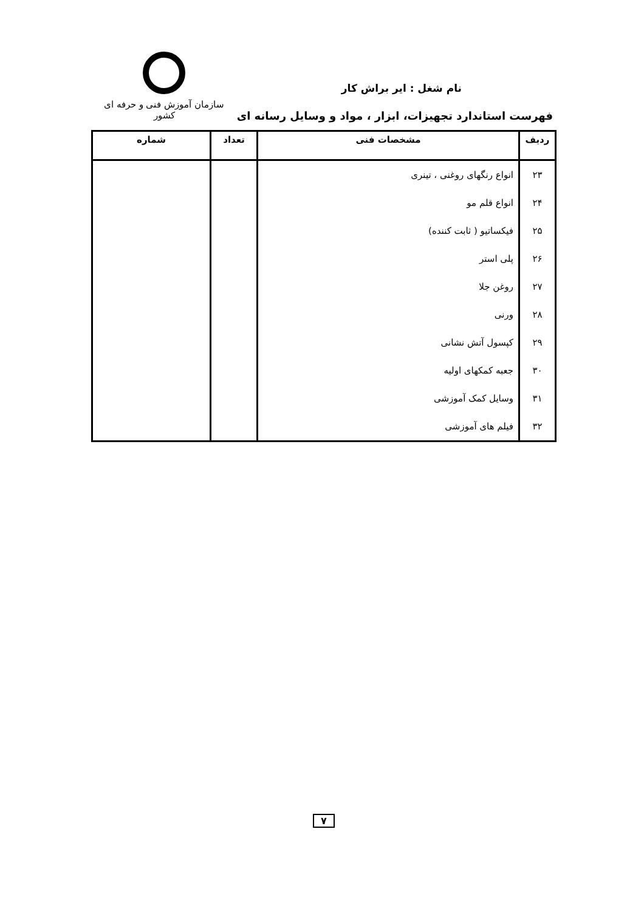سازمان آموزش فنی و حرفه ای کشور
نام شغل : ایر براش کار
فهرست استاندارد تجهیزات، ابزار ، مواد و وسایل رسانه ای
| ردیف | مشخصات فنی | تعداد | شماره |
| --- | --- | --- | --- |
| ۲۳ | انواع رنگهای روغنی ، تینری | | |
| ۲۴ | انواع قلم مو | | |
| ۲۵ | فیکساتیو ( ثابت کننده) | | |
| ۲۶ | پلی استر | | |
| ۲۷ | روغن جلا | | |
| ۲۸ | ورنی | | |
| ۲۹ | کپسول آتش نشانی | | |
| ۳۰ | جعبه کمکهای اولیه | | |
| ۳۱ | وسایل کمک آموزشی | | |
| ۳۲ | فیلم های آموزشی | | |
۷